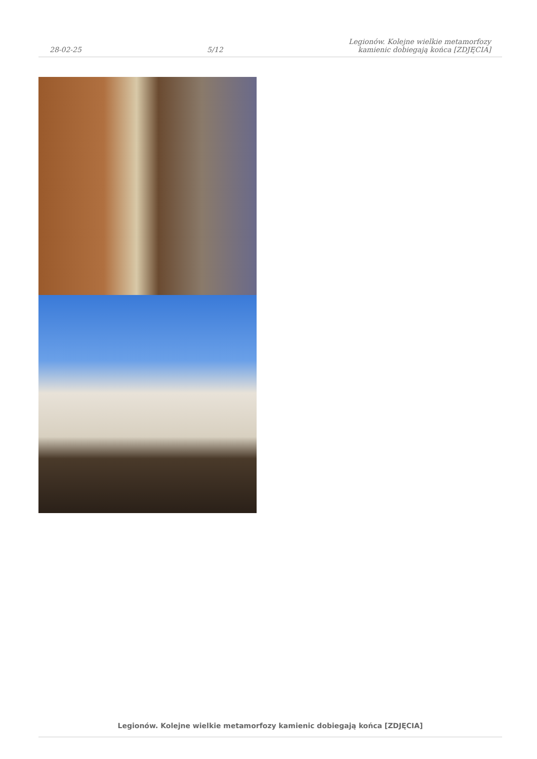28-02-25
5/12
Legionów. Kolejne wielkie metamorfozy
kamienic dobiegają końca [ZDJĘCIA]
Legionów. Kolejne wielkie metamorfozy kamienic dobiegają końca [ZDJĘCIA]